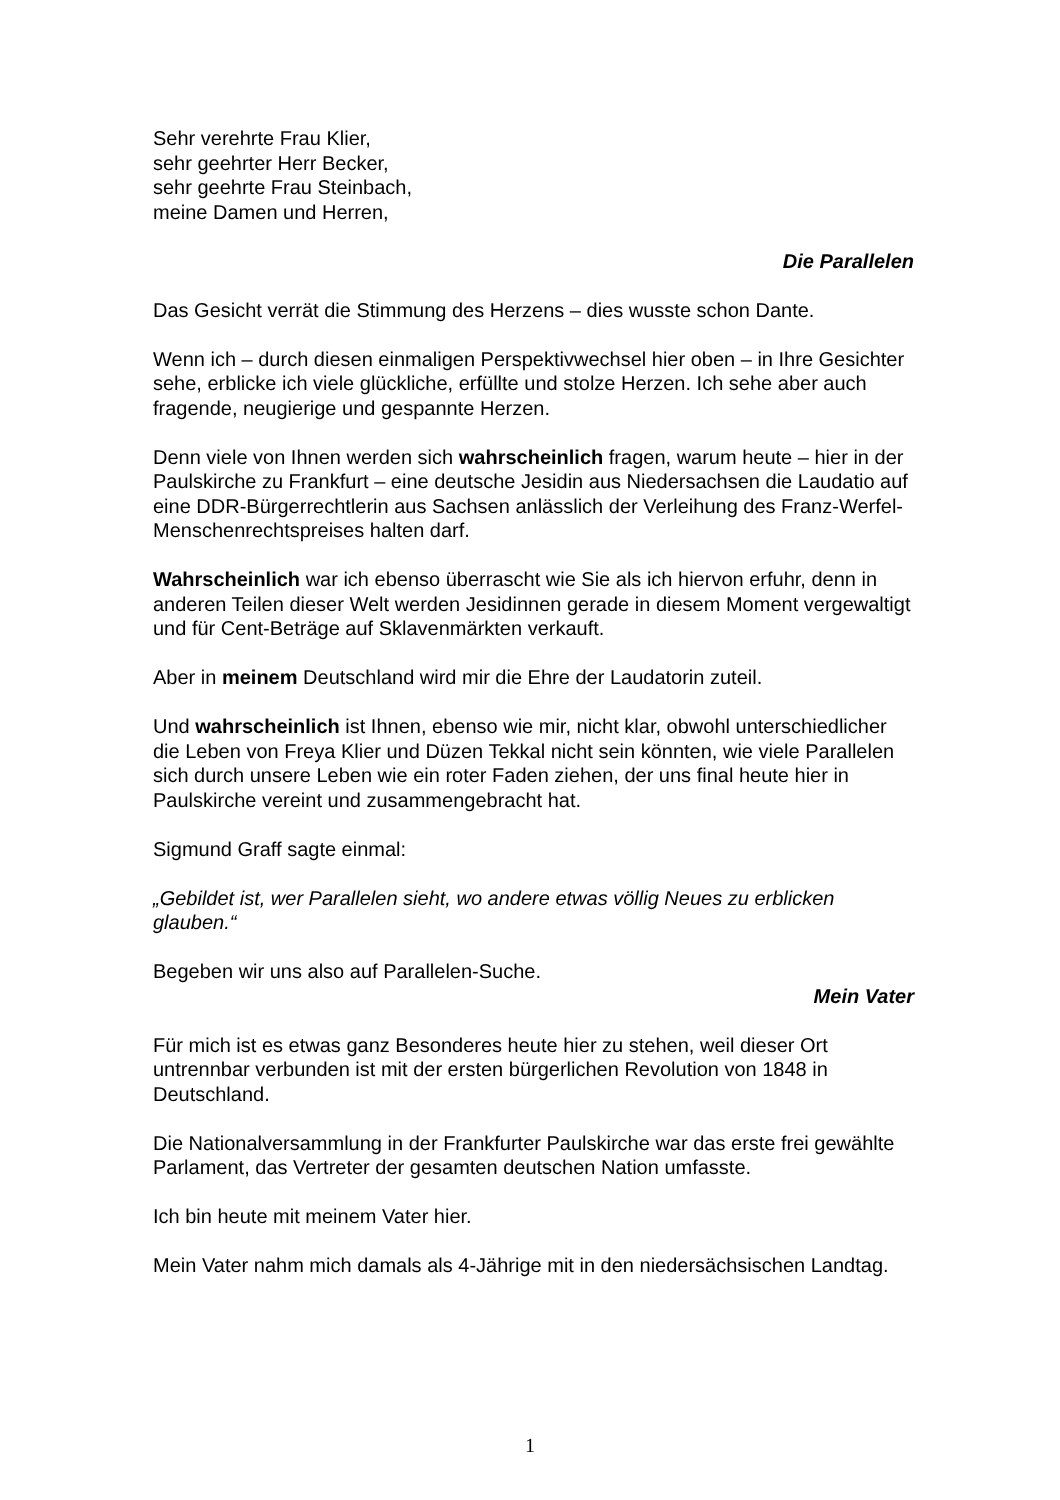Sehr verehrte Frau Klier,
sehr geehrter Herr Becker,
sehr geehrte Frau Steinbach,
meine Damen und Herren,
Die Parallelen
Das Gesicht verrät die Stimmung des Herzens – dies wusste schon Dante.
Wenn ich – durch diesen einmaligen Perspektivwechsel hier oben – in Ihre Gesichter sehe, erblicke ich viele glückliche, erfüllte und stolze Herzen. Ich sehe aber auch fragende, neugierige und gespannte Herzen.
Denn viele von Ihnen werden sich wahrscheinlich fragen, warum heute – hier in der Paulskirche zu Frankfurt – eine deutsche Jesidin aus Niedersachsen die Laudatio auf eine DDR-Bürgerrechtlerin aus Sachsen anlässlich der Verleihung des Franz-Werfel-Menschenrechtspreises halten darf.
Wahrscheinlich war ich ebenso überrascht wie Sie als ich hiervon erfuhr, denn in anderen Teilen dieser Welt werden Jesidinnen gerade in diesem Moment vergewaltigt und für Cent-Beträge auf Sklavenmärkten verkauft.
Aber in meinem Deutschland wird mir die Ehre der Laudatorin zuteil.
Und wahrscheinlich ist Ihnen, ebenso wie mir, nicht klar, obwohl unterschiedlicher die Leben von Freya Klier und Düzen Tekkal nicht sein könnten, wie viele Parallelen sich durch unsere Leben wie ein roter Faden ziehen, der uns final heute hier in Paulskirche vereint und zusammengebracht hat.
Sigmund Graff sagte einmal:
„Gebildet ist, wer Parallelen sieht, wo andere etwas völlig Neues zu erblicken glauben.“
Begeben wir uns also auf Parallelen-Suche.
Mein Vater
Für mich ist es etwas ganz Besonderes heute hier zu stehen, weil dieser Ort untrennbar verbunden ist mit der ersten bürgerlichen Revolution von 1848 in Deutschland.
Die Nationalversammlung in der Frankfurter Paulskirche war das erste frei gewählte Parlament, das Vertreter der gesamten deutschen Nation umfasste.
Ich bin heute mit meinem Vater hier.
Mein Vater nahm mich damals als 4-Jährige mit in den niedersächsischen Landtag.
1